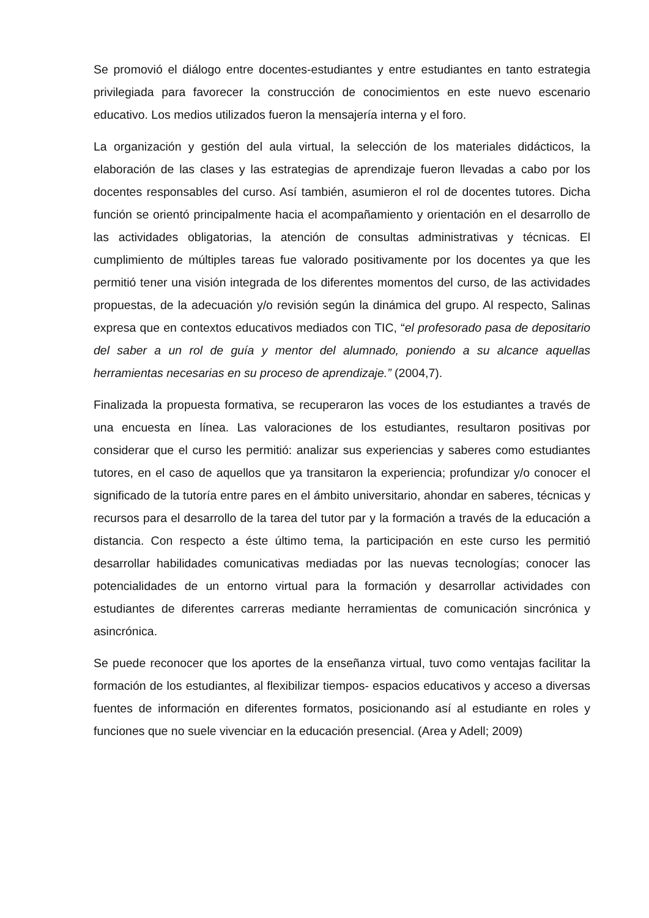Se promovió el diálogo entre docentes-estudiantes y entre estudiantes en tanto estrategia privilegiada para favorecer la construcción de conocimientos en este nuevo escenario educativo. Los medios utilizados fueron la mensajería interna y el foro.
La organización y gestión del aula virtual, la selección de los materiales didácticos, la elaboración de las clases y las estrategias de aprendizaje fueron llevadas a cabo por los docentes responsables del curso. Así también, asumieron el rol de docentes tutores. Dicha función se orientó principalmente hacia el acompañamiento y orientación en el desarrollo de las actividades obligatorias, la atención de consultas administrativas y técnicas. El cumplimiento de múltiples tareas fue valorado positivamente por los docentes ya que les permitió tener una visión integrada de los diferentes momentos del curso, de las actividades propuestas, de la adecuación y/o revisión según la dinámica del grupo. Al respecto, Salinas expresa que en contextos educativos mediados con TIC, “el profesorado pasa de depositario del saber a un rol de guía y mentor del alumnado, poniendo a su alcance aquellas herramientas necesarias en su proceso de aprendizaje.” (2004,7).
Finalizada la propuesta formativa, se recuperaron las voces de los estudiantes a través de una encuesta en línea. Las valoraciones de los estudiantes, resultaron positivas por considerar que el curso les permitió: analizar sus experiencias y saberes como estudiantes tutores, en el caso de aquellos que ya transitaron la experiencia; profundizar y/o conocer el significado de la tutoría entre pares en el ámbito universitario, ahondar en saberes, técnicas y recursos para el desarrollo de la tarea del tutor par y la formación a través de la educación a distancia. Con respecto a éste último tema, la participación en este curso les permitió desarrollar habilidades comunicativas mediadas por las nuevas tecnologías; conocer las potencialidades de un entorno virtual para la formación y desarrollar actividades con estudiantes de diferentes carreras mediante herramientas de comunicación sincrónica y asincrónica.
Se puede reconocer que los aportes de la enseñanza virtual, tuvo como ventajas facilitar la formación de los estudiantes, al flexibilizar tiempos- espacios educativos y acceso a diversas fuentes de información en diferentes formatos, posicionando así al estudiante en roles y funciones que no suele vivenciar en la educación presencial. (Area y Adell; 2009)